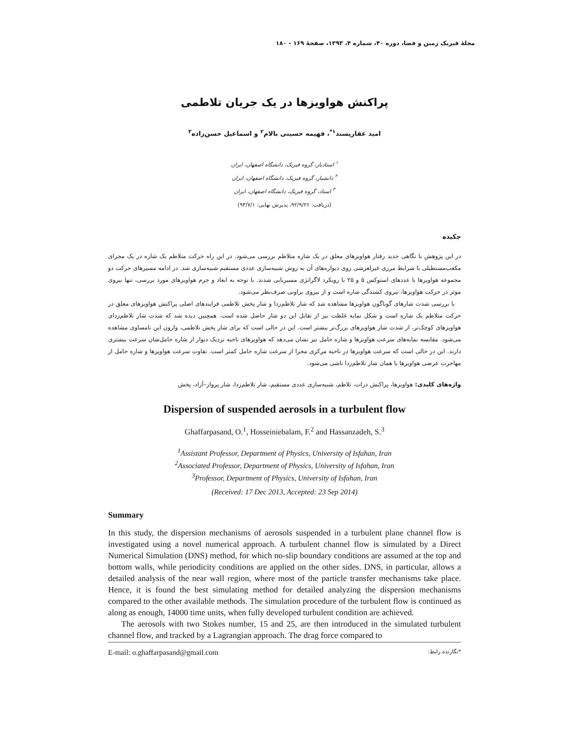مجلهٔ فیزیک زمین و فضا، دوره ۴۰، شماره ۴، ۱۳۹۳، صفحهٔ ۱۶۹ - ۱۸۰
پراکنش هواویزها در یک جریان تلاطمی
امید غفارپسند<sup>۱*</sup>، فهیمه حسینی بالام<sup>۲</sup> و اسماعیل حسن‌زاده<sup>۳</sup>
<sup>۱</sup> استادیار، گروه فیزیک، دانشگاه اصفهان، ایران
<sup>۲</sup> دانشیار، گروه فیزیک، دانشگاه اصفهان، ایران
<sup>۳</sup> استاد، گروه فیزیک، دانشگاه اصفهان، ایران
(دریافت: ۹۲/۹/۲۶، پذیرش نهایی: ۹۳/۷/۱)
چکیده
در این پژوهش با نگاهی جدید رفتار هواویزهای معلق در یک شاره متلاطم بررسی می‌شود. در این راه حرکت متلاطم یک شاره در یک مجرای مکعب‌مستطیلی با شرایط مرزی غیرلغزشی روی دیواره‌های آن به روش شبیه‌سازی عددی مستقیم شبیه‌سازی شد. در ادامه مسیرهای حرکت دو مجموعه هواویزها با عددهای استوکس ۵ و ۲۵ با رویکرد لاگرانژی مسیریابی شدند. با توجه به ابعاد و جرم هواویزهای مورد بررسی، تنها نیروی موثر در حرکت هواویزها، نیروی کشندگی شاره است و از نیروی براونی صرف‌نظر می‌شود.
با بررسی شدت شارهای گوناگون هواویزها مشاهده شد که شار تلاطم‌زدا و شار پخش تلاطمی فرایندهای اصلی پراکنش هواویزهای معلق در حرکت متلاطم یک شاره است و شکل نمایه غلظت نیز از تقابل این دو شار حاصل شده است. همچنین دیده شد که شدت شار تلاطم‌زدای هواویزهای کوچک‌تر، از شدت شار هواویزهای بزرگ‌تر بیشتر است. این در حالی است که برای شار پخش تلاطمی، وارون این نامساوی مشاهده می‌شود. مقایسه نمایه‌های سرعت هواویزها و شاره حامل نیز نشان می‌دهد که هواویزهای ناحیه نزدیک دیوار از شاره حامل‌شان سرعت بیشتری دارند. این در حالی است که سرعت هواویزها در ناحیه مرکزی مجرا از سرعت شاره حامل کمتر است. تفاوت سرعت هواویزها و شاره حامل از مهاجرت عرضی هواویزها یا همان شار تلاطم‌زدا ناشی می‌شود.
واژه‌های کلیدی: هواویزها، پراکنش ذرات، تلاطم، شبیه‌سازی عددی مستقیم، شار تلاطم‌زدا، شار پرواز–آزاد، پخش
Dispersion of suspended aerosols in a turbulent flow
Ghaffarpasand, O.<sup>1</sup>, Hosseiniebalam, F.<sup>2</sup> and Hassanzadeh, S.<sup>3</sup>
<sup>1</sup> Assistant Professor, Department of Physics, University of Isfahan, Iran
<sup>2</sup> Associated Professor, Department of Physics, University of Isfahan, Iran
<sup>3</sup> Professor, Department of Physics, University of Isfahan, Iran
(Received: 17 Dec 2013, Accepted: 23 Sep 2014)
Summary
In this study, the dispersion mechanisms of aerosols suspended in a turbulent plane channel flow is investigated using a novel numerical approach. A turbulent channel flow is simulated by a Direct Numerical Simulation (DNS) method, for which no-slip boundary conditions are assumed at the top and bottom walls, while periodicity conditions are applied on the other sides. DNS, in particular, allows a detailed analysis of the near wall region, where most of the particle transfer mechanisms take place. Hence, it is found the best simulating method for detailed analyzing the dispersion mechanisms compared to the other available methods. The simulation procedure of the turbulent flow is continued as along as enough, 14000 time units, when fully developed turbulent condition are achieved.
The aerosols with two Stokes number, 15 and 25, are then introduced in the simulated turbulent channel flow, and tracked by a Lagrangian approach. The drag force compared to
E-mail: o.ghaffarpasand@gmail.com *نگارنده رابط: